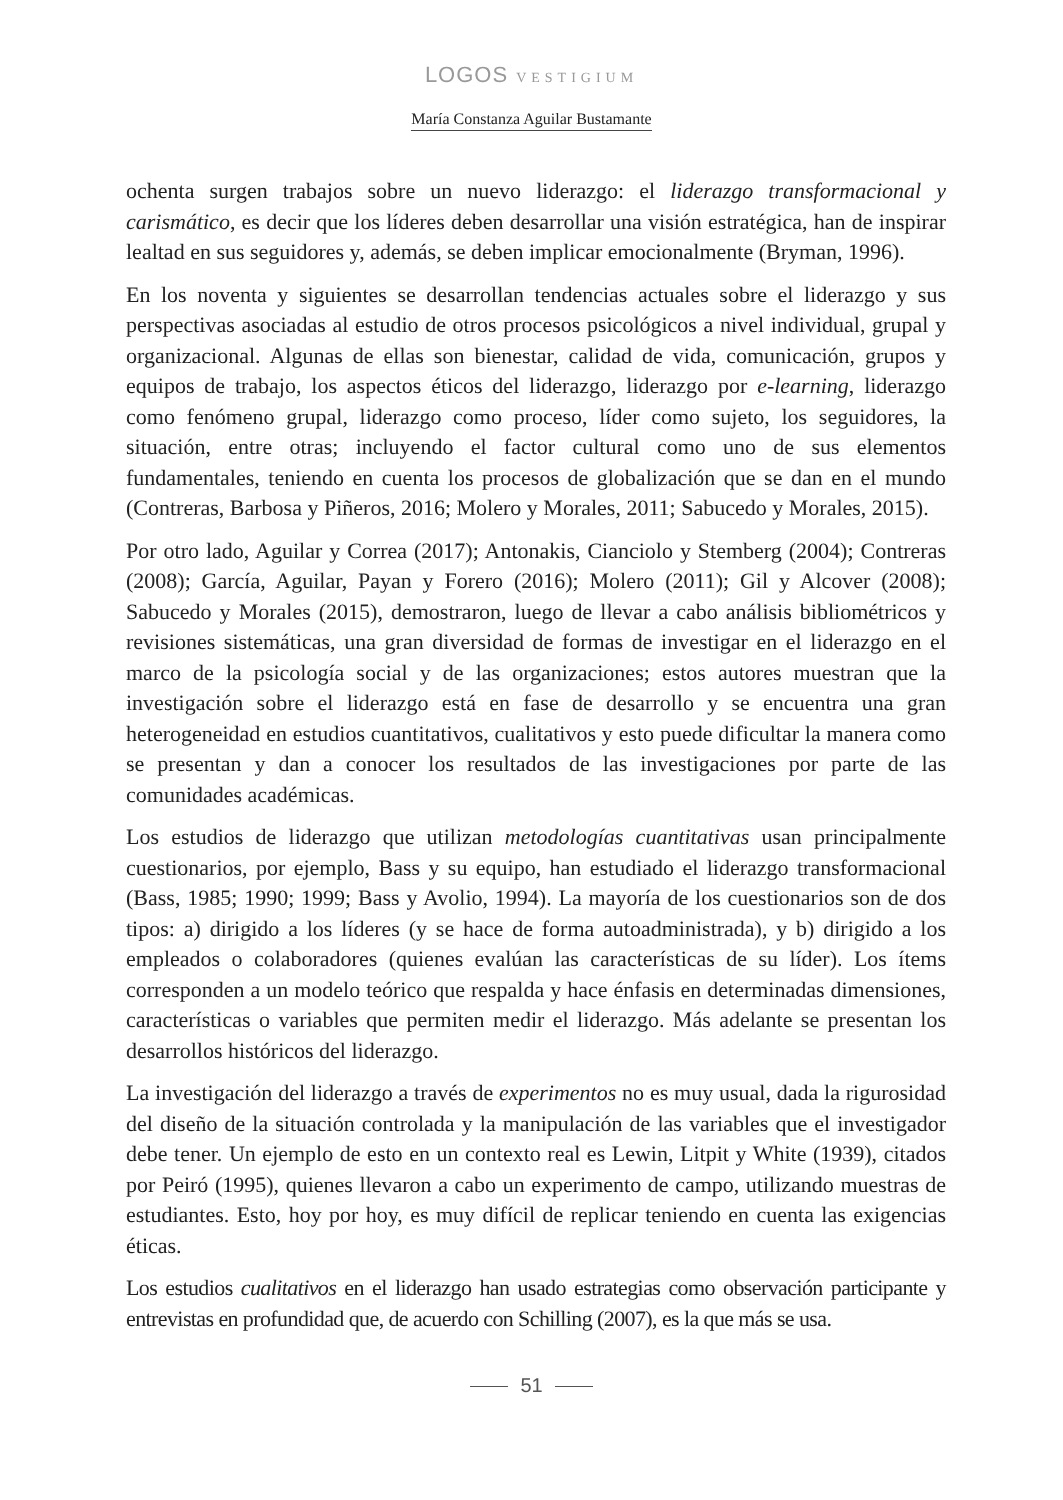LOGOS VESTIGIUM
María Constanza Aguilar Bustamante
ochenta surgen trabajos sobre un nuevo liderazgo: el liderazgo transformacional y carismático, es decir que los líderes deben desarrollar una visión estratégica, han de inspirar lealtad en sus seguidores y, además, se deben implicar emocionalmente (Bryman, 1996).
En los noventa y siguientes se desarrollan tendencias actuales sobre el liderazgo y sus perspectivas asociadas al estudio de otros procesos psicológicos a nivel individual, grupal y organizacional. Algunas de ellas son bienestar, calidad de vida, comunicación, grupos y equipos de trabajo, los aspectos éticos del liderazgo, liderazgo por e-learning, liderazgo como fenómeno grupal, liderazgo como proceso, líder como sujeto, los seguidores, la situación, entre otras; incluyendo el factor cultural como uno de sus elementos fundamentales, teniendo en cuenta los procesos de globalización que se dan en el mundo (Contreras, Barbosa y Piñeros, 2016; Molero y Morales, 2011; Sabucedo y Morales, 2015).
Por otro lado, Aguilar y Correa (2017); Antonakis, Cianciolo y Stemberg (2004); Contreras (2008); García, Aguilar, Payan y Forero (2016); Molero (2011); Gil y Alcover (2008); Sabucedo y Morales (2015), demostraron, luego de llevar a cabo análisis bibliométricos y revisiones sistemáticas, una gran diversidad de formas de investigar en el liderazgo en el marco de la psicología social y de las organizaciones; estos autores muestran que la investigación sobre el liderazgo está en fase de desarrollo y se encuentra una gran heterogeneidad en estudios cuantitativos, cualitativos y esto puede dificultar la manera como se presentan y dan a conocer los resultados de las investigaciones por parte de las comunidades académicas.
Los estudios de liderazgo que utilizan metodologías cuantitativas usan principalmente cuestionarios, por ejemplo, Bass y su equipo, han estudiado el liderazgo transformacional (Bass, 1985; 1990; 1999; Bass y Avolio, 1994). La mayoría de los cuestionarios son de dos tipos: a) dirigido a los líderes (y se hace de forma autoadministrada), y b) dirigido a los empleados o colaboradores (quienes evalúan las características de su líder). Los ítems corresponden a un modelo teórico que respalda y hace énfasis en determinadas dimensiones, características o variables que permiten medir el liderazgo. Más adelante se presentan los desarrollos históricos del liderazgo.
La investigación del liderazgo a través de experimentos no es muy usual, dada la rigurosidad del diseño de la situación controlada y la manipulación de las variables que el investigador debe tener. Un ejemplo de esto en un contexto real es Lewin, Litpit y White (1939), citados por Peiró (1995), quienes llevaron a cabo un experimento de campo, utilizando muestras de estudiantes. Esto, hoy por hoy, es muy difícil de replicar teniendo en cuenta las exigencias éticas.
Los estudios cualitativos en el liderazgo han usado estrategias como observación participante y entrevistas en profundidad que, de acuerdo con Schilling (2007), es la que más se usa.
51